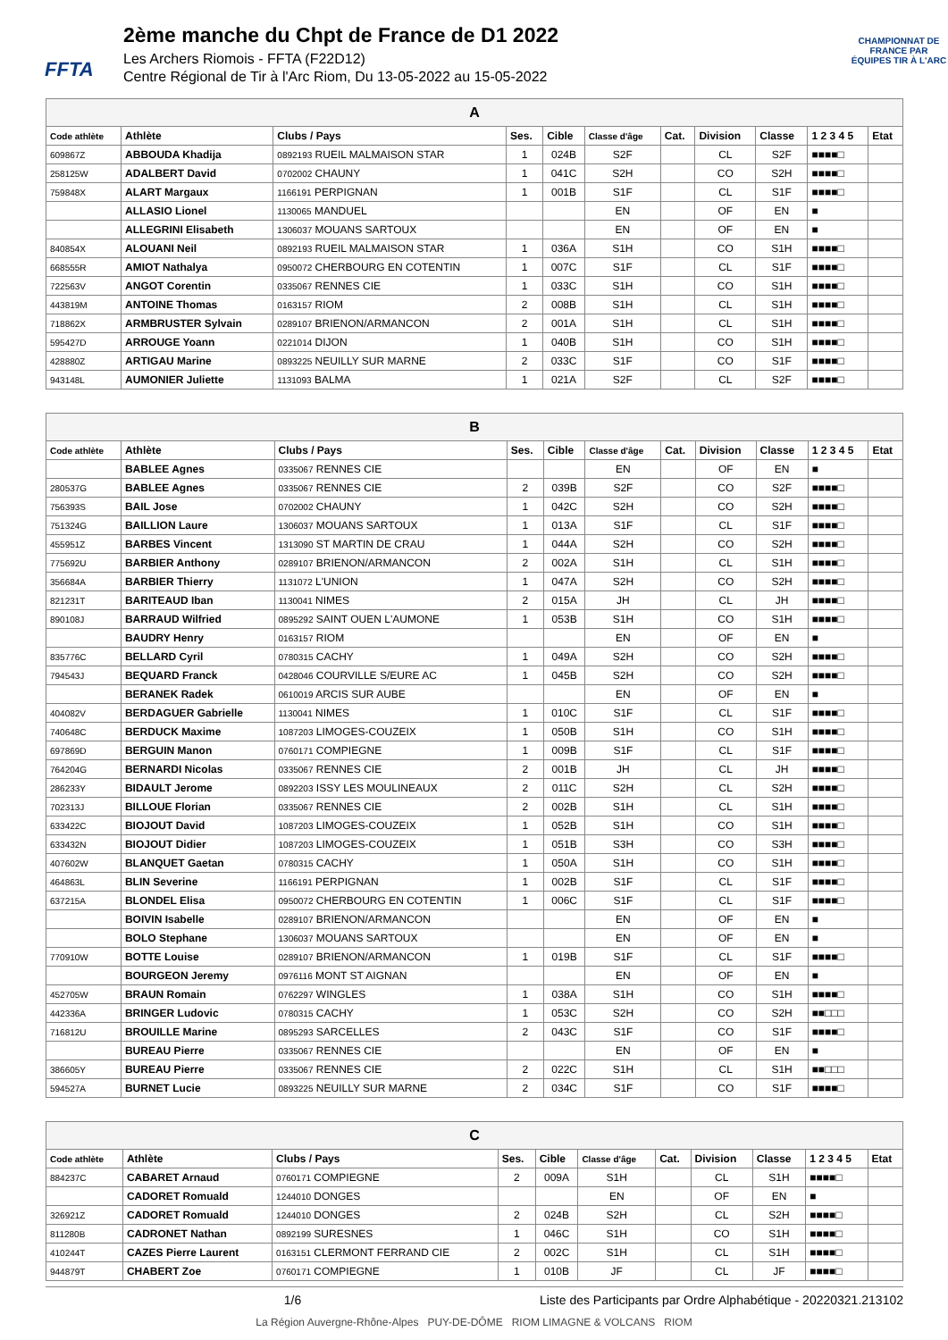FFTA
2ème manche du Chpt de France de D1 2022
Les Archers Riomois - FFTA (F22D12)
Centre Régional de Tir à l'Arc Riom, Du 13-05-2022 au 15-05-2022
CHAMPIONNAT DE FRANCE PAR ÉQUIPES TIR À L'ARC
| A | | | | | | | | | | |
| --- | --- | --- | --- | --- | --- | --- | --- | --- | --- | --- |
| Code athlète | Athlète | Clubs / Pays | Ses. | Cible | Classe d'âge | Cat. | Division | Classe | 1 2 3 4 5 | Etat |
| 609867Z | ABBOUDA Khadija | 0892193 RUEIL MALMAISON STAR | 1 | 024B | S2F | | CL | S2F | ■■■■□ | |
| 258125W | ADALBERT David | 0702002 CHAUNY | 1 | 041C | S2H | | CO | S2H | ■■■■□ | |
| 759848X | ALART Margaux | 1166191 PERPIGNAN | 1 | 001B | S1F | | CL | S1F | ■■■■□ | |
| | ALLASIO Lionel | 1130065 MANDUEL | | | EN | | OF | EN | ■ | |
| | ALLEGRINI Elisabeth | 1306037 MOUANS SARTOUX | | | EN | | OF | EN | ■ | |
| 840854X | ALOUANI Neil | 0892193 RUEIL MALMAISON STAR | 1 | 036A | S1H | | CO | S1H | ■■■■□ | |
| 668555R | AMIOT Nathalya | 0950072 CHERBOURG EN COTENTIN | 1 | 007C | S1F | | CL | S1F | ■■■■□ | |
| 722563V | ANGOT Corentin | 0335067 RENNES CIE | 1 | 033C | S1H | | CO | S1H | ■■■■□ | |
| 443819M | ANTOINE Thomas | 0163157 RIOM | 2 | 008B | S1H | | CL | S1H | ■■■■□ | |
| 718862X | ARMBRUSTER Sylvain | 0289107 BRIENON/ARMANCON | 2 | 001A | S1H | | CL | S1H | ■■■■□ | |
| 595427D | ARROUGE Yoann | 0221014 DIJON | 1 | 040B | S1H | | CO | S1H | ■■■■□ | |
| 428880Z | ARTIGAU Marine | 0893225 NEUILLY SUR MARNE | 2 | 033C | S1F | | CO | S1F | ■■■■□ | |
| 943148L | AUMONIER Juliette | 1131093 BALMA | 1 | 021A | S2F | | CL | S2F | ■■■■□ | |
| B | | | | | | | | | | |
| --- | --- | --- | --- | --- | --- | --- | --- | --- | --- | --- |
| Code athlète | Athlète | Clubs / Pays | Ses. | Cible | Classe d'âge | Cat. | Division | Classe | 1 2 3 4 5 | Etat |
| | BABLEE Agnes | 0335067 RENNES CIE | | | EN | | OF | EN | ■ | |
| 280537G | BABLEE Agnes | 0335067 RENNES CIE | 2 | 039B | S2F | | CO | S2F | ■■■■□ | |
| 756393S | BAIL Jose | 0702002 CHAUNY | 1 | 042C | S2H | | CO | S2H | ■■■■□ | |
| 751324G | BAILLION Laure | 1306037 MOUANS SARTOUX | 1 | 013A | S1F | | CL | S1F | ■■■■□ | |
| 455951Z | BARBES Vincent | 1313090 ST MARTIN DE CRAU | 1 | 044A | S2H | | CO | S2H | ■■■■□ | |
| 775692U | BARBIER Anthony | 0289107 BRIENON/ARMANCON | 2 | 002A | S1H | | CL | S1H | ■■■■□ | |
| 356684A | BARBIER Thierry | 1131072 L'UNION | 1 | 047A | S2H | | CO | S2H | ■■■■□ | |
| 821231T | BARITEAUD Iban | 1130041 NIMES | 2 | 015A | JH | | CL | JH | ■■■■□ | |
| 890108J | BARRAUD Wilfried | 0895292 SAINT OUEN L'AUMONE | 1 | 053B | S1H | | CO | S1H | ■■■■□ | |
| | BAUDRY Henry | 0163157 RIOM | | | EN | | OF | EN | ■ | |
| 835776C | BELLARD Cyril | 0780315 CACHY | 1 | 049A | S2H | | CO | S2H | ■■■■□ | |
| 794543J | BEQUARD Franck | 0428046 COURVILLE S/EURE AC | 1 | 045B | S2H | | CO | S2H | ■■■■□ | |
| | BERANEK Radek | 0610019 ARCIS SUR AUBE | | | EN | | OF | EN | ■ | |
| 404082V | BERDAGUER Gabrielle | 1130041 NIMES | 1 | 010C | S1F | | CL | S1F | ■■■■□ | |
| 740648C | BERDUCK Maxime | 1087203 LIMOGES-COUZEIX | 1 | 050B | S1H | | CO | S1H | ■■■■□ | |
| 697869D | BERGUIN Manon | 0760171 COMPIEGNE | 1 | 009B | S1F | | CL | S1F | ■■■■□ | |
| 764204G | BERNARDI Nicolas | 0335067 RENNES CIE | 2 | 001B | JH | | CL | JH | ■■■■□ | |
| 286233Y | BIDAULT Jerome | 0892203 ISSY LES MOULINEAUX | 2 | 011C | S2H | | CL | S2H | ■■■■□ | |
| 702313J | BILLOUE Florian | 0335067 RENNES CIE | 2 | 002B | S1H | | CL | S1H | ■■■■□ | |
| 633422C | BIOJOUT David | 1087203 LIMOGES-COUZEIX | 1 | 052B | S1H | | CO | S1H | ■■■■□ | |
| 633432N | BIOJOUT Didier | 1087203 LIMOGES-COUZEIX | 1 | 051B | S3H | | CO | S3H | ■■■■□ | |
| 407602W | BLANQUET Gaetan | 0780315 CACHY | 1 | 050A | S1H | | CO | S1H | ■■■■□ | |
| 464863L | BLIN Severine | 1166191 PERPIGNAN | 1 | 002B | S1F | | CL | S1F | ■■■■□ | |
| 637215A | BLONDEL Elisa | 0950072 CHERBOURG EN COTENTIN | 1 | 006C | S1F | | CL | S1F | ■■■■□ | |
| | BOIVIN Isabelle | 0289107 BRIENON/ARMANCON | | | EN | | OF | EN | ■ | |
| | BOLO Stephane | 1306037 MOUANS SARTOUX | | | EN | | OF | EN | ■ | |
| 770910W | BOTTE Louise | 0289107 BRIENON/ARMANCON | 1 | 019B | S1F | | CL | S1F | ■■■■□ | |
| | BOURGEON Jeremy | 0976116 MONT ST AIGNAN | | | EN | | OF | EN | ■ | |
| 452705W | BRAUN Romain | 0762297 WINGLES | 1 | 038A | S1H | | CO | S1H | ■■■■□ | |
| 442336A | BRINGER Ludovic | 0780315 CACHY | 1 | 053C | S2H | | CO | S2H | ■■□□□ | |
| 716812U | BROUILLE Marine | 0895293 SARCELLES | 2 | 043C | S1F | | CO | S1F | ■■■■□ | |
| | BUREAU Pierre | 0335067 RENNES CIE | | | EN | | OF | EN | ■ | |
| 386605Y | BUREAU Pierre | 0335067 RENNES CIE | 2 | 022C | S1H | | CL | S1H | ■■□□□ | |
| 594527A | BURNET Lucie | 0893225 NEUILLY SUR MARNE | 2 | 034C | S1F | | CO | S1F | ■■■■□ | |
| C | | | | | | | | | | |
| --- | --- | --- | --- | --- | --- | --- | --- | --- | --- | --- |
| Code athlète | Athlète | Clubs / Pays | Ses. | Cible | Classe d'âge | Cat. | Division | Classe | 1 2 3 4 5 | Etat |
| 884237C | CABARET Arnaud | 0760171 COMPIEGNE | 2 | 009A | S1H | | CL | S1H | ■■■■□ | |
| | CADORET Romuald | 1244010 DONGES | | | EN | | OF | EN | ■ | |
| 326921Z | CADORET Romuald | 1244010 DONGES | 2 | 024B | S2H | | CL | S2H | ■■■■□ | |
| 811280B | CADRONET Nathan | 0892199 SURESNES | 1 | 046C | S1H | | CO | S1H | ■■■■□ | |
| 410244T | CAZES Pierre Laurent | 0163151 CLERMONT FERRAND CIE | 2 | 002C | S1H | | CL | S1H | ■■■■□ | |
| 944879T | CHABERT Zoe | 0760171 COMPIEGNE | 1 | 010B | JF | | CL | JF | ■■■■□ | |
1/6 Liste des Participants par Ordre Alphabétique - 20220321.213102
La Région Auvergne-Rhône-Alpes PUY-DE-DÔME RIOM LIMAGNE & VOLCANS RIOM